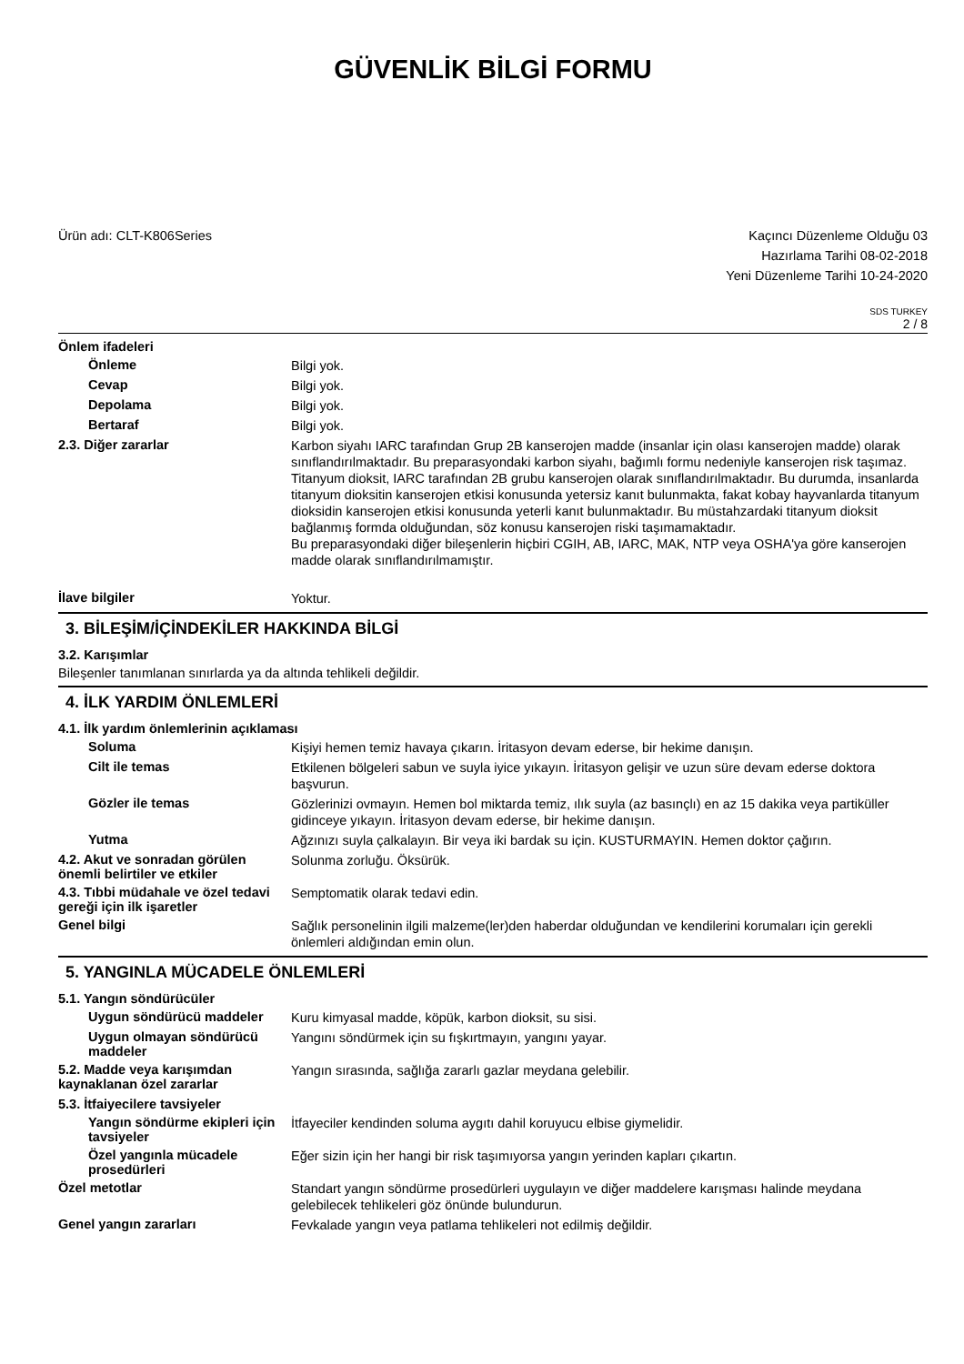GÜVENLİK BİLGİ FORMU
Ürün adı: CLT-K806Series Kaçıncı Düzenleme Olduğu 03
Hazırlama Tarihi 08-02-2018
Yeni Düzenleme Tarihi 10-24-2020
SDS TURKEY
2 / 8
Önlem ifadeleri
Önleme
Bilgi yok.
Cevap
Bilgi yok.
Depolama
Bilgi yok.
Bertaraf
Bilgi yok.
2.3. Diğer zararlar
Karbon siyahı IARC tarafından Grup 2B kanserojen madde (insanlar için olası kanserojen madde) olarak sınıflandırılmaktadır. Bu preparasyondaki karbon siyahı, bağımlı formu nedeniyle kanserojen risk taşımaz.
Titanyum dioksit, IARC tarafından 2B grubu kanserojen olarak sınıflandırılmaktadır. Bu durumda, insanlarda titanyum dioksitin kanserojen etkisi konusunda yetersiz kanıt bulunmakta, fakat kobay hayvanlarda titanyum dioksidin kanserojen etkisi konusunda yeterli kanıt bulunmaktadır. Bu müstahzardaki titanyum dioksit bağlanmış formda olduğundan, söz konusu kanserojen riski taşımamaktadır.
Bu preparasyondaki diğer bileşenlerin hiçbiri CGIH, AB, IARC, MAK, NTP veya OSHA'ya göre kanserojen madde olarak sınıflandırılmamıştır.
İlave bilgiler
Yoktur.
3. BİLEŞİM/İÇİNDEKİLER HAKKINDA BİLGİ
3.2. Karışımlar
Bileşenler tanımlanan sınırlarda ya da altında tehlikeli değildir.
4. İLK YARDIM ÖNLEMLERİ
4.1. İlk yardım önlemlerinin açıklaması
Soluma
Kişiyi hemen temiz havaya çıkarın. İritasyon devam ederse, bir hekime danışın.
Cilt ile temas
Etkilenen bölgeleri sabun ve suyla iyice yıkayın. İritasyon gelişir ve uzun süre devam ederse doktora başvurun.
Gözler ile temas
Gözlerinizi ovmayın. Hemen bol miktarda temiz, ılık suyla (az basınçlı) en az 15 dakika veya partiküller gidinceye yıkayın. İritasyon devam ederse, bir hekime danışın.
Yutma
Ağzınızı suyla çalkalayın. Bir veya iki bardak su için. KUSTURMAYIN. Hemen doktor çağırın.
4.2. Akut ve sonradan görülen önemli belirtiler ve etkiler
Solunma zorluğu. Öksürük.
4.3. Tıbbi müdahale ve özel tedavi gereği için ilk işaretler
Semptomatik olarak tedavi edin.
Genel bilgi
Sağlık personelinin ilgili malzeme(ler)den haberdar olduğundan ve kendilerini korumaları için gerekli önlemleri aldığından emin olun.
5. YANGINLA MÜCADELE ÖNLEMLERİ
5.1. Yangın söndürücüler
Uygun söndürücü maddeler
Kuru kimyasal madde, köpük, karbon dioksit, su sisi.
Uygun olmayan söndürücü maddeler
Yangını söndürmek için su fışkırtmayın, yangını yayar.
5.2. Madde veya karışımdan kaynaklanan özel zararlar
Yangın sırasında, sağlığa zararlı gazlar meydana gelebilir.
5.3. İtfaiyecilere tavsiyeler
Yangın söndürme ekipleri için tavsiyeler
İtfayeciler kendinden soluma aygıtı dahil koruyucu elbise giymelidir.
Özel yangınla mücadele prosedürleri
Eğer sizin için her hangi bir risk taşımıyorsa yangın yerinden kapları çıkartın.
Özel metotlar
Standart yangın söndürme prosedürleri uygulayın ve diğer maddelere karışması halinde meydana gelebilecek tehlikeleri göz önünde bulundurun.
Genel yangın zararları
Fevkalade yangın veya patlama tehlikeleri not edilmiş değildir.